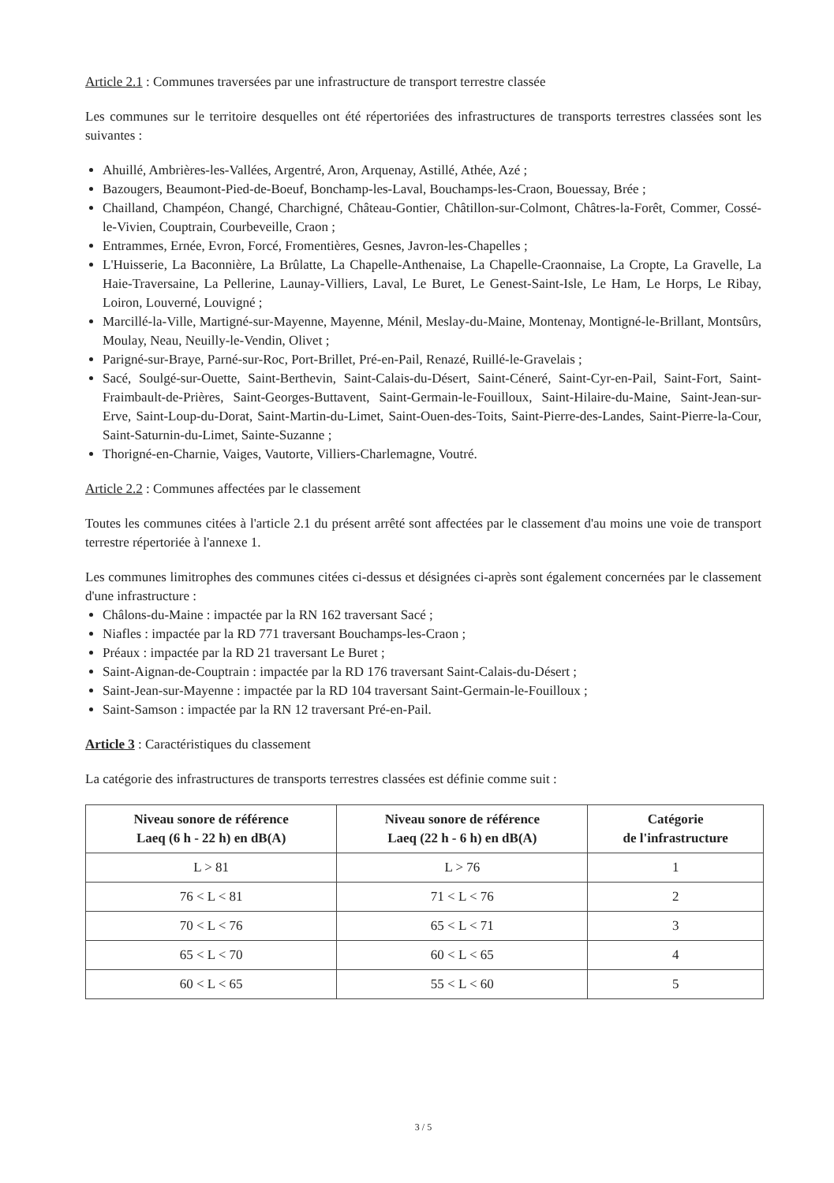Article 2.1 : Communes traversées par une infrastructure de transport terrestre classée
Les communes sur le territoire desquelles ont été répertoriées des infrastructures de transports terrestres classées sont les suivantes :
Ahuillé, Ambrières-les-Vallées, Argentré, Aron, Arquenay, Astillé, Athée, Azé ;
Bazougers, Beaumont-Pied-de-Boeuf, Bonchamp-les-Laval, Bouchamps-les-Craon, Bouessay, Brée ;
Chailland, Champéon, Changé, Charchigné, Château-Gontier, Châtillon-sur-Colmont, Châtres-la-Forêt, Commer, Cossé-le-Vivien, Couptrain, Courbeveille, Craon ;
Entrammes, Ernée, Evron, Forcé, Fromentières, Gesnes, Javron-les-Chapelles ;
L'Huisserie, La Baconnière, La Brûlatte, La Chapelle-Anthenaise, La Chapelle-Craonnaise, La Cropte, La Gravelle, La Haie-Traversaine, La Pellerine, Launay-Villiers, Laval, Le Buret, Le Genest-Saint-Isle, Le Ham, Le Horps, Le Ribay, Loiron, Louverné, Louvigné ;
Marcillé-la-Ville, Martigné-sur-Mayenne, Mayenne, Ménil, Meslay-du-Maine, Montenay, Montigné-le-Brillant, Montsûrs, Moulay, Neau, Neuilly-le-Vendin, Olivet ;
Parigné-sur-Braye, Parné-sur-Roc, Port-Brillet, Pré-en-Pail, Renazé, Ruillé-le-Gravelais ;
Sacé, Soulgé-sur-Ouette, Saint-Berthevin, Saint-Calais-du-Désert, Saint-Céneré, Saint-Cyr-en-Pail, Saint-Fort, Saint-Fraimbault-de-Prières, Saint-Georges-Buttavent, Saint-Germain-le-Fouilloux, Saint-Hilaire-du-Maine, Saint-Jean-sur-Erve, Saint-Loup-du-Dorat, Saint-Martin-du-Limet, Saint-Ouen-des-Toits, Saint-Pierre-des-Landes, Saint-Pierre-la-Cour, Saint-Saturnin-du-Limet, Sainte-Suzanne ;
Thorigné-en-Charnie, Vaiges, Vautorte, Villiers-Charlemagne, Voutré.
Article 2.2 : Communes affectées par le classement
Toutes les communes citées à l'article 2.1 du présent arrêté sont affectées par le classement d'au moins une voie de transport terrestre répertoriée à l'annexe 1.
Les communes limitrophes des communes citées ci-dessus et désignées ci-après sont également concernées par le classement d'une infrastructure :
Châlons-du-Maine : impactée par la RN 162 traversant Sacé ;
Niafles : impactée par la RD 771 traversant Bouchamps-les-Craon ;
Préaux : impactée par la RD 21 traversant Le Buret ;
Saint-Aignan-de-Couptrain : impactée par la RD 176 traversant Saint-Calais-du-Désert ;
Saint-Jean-sur-Mayenne : impactée par la RD 104 traversant Saint-Germain-le-Fouilloux ;
Saint-Samson : impactée par la RN 12 traversant Pré-en-Pail.
Article 3 : Caractéristiques du classement
La catégorie des infrastructures de transports terrestres classées est définie comme suit :
| Niveau sonore de référence Laeq (6 h - 22 h) en dB(A) | Niveau sonore de référence Laeq (22 h - 6 h) en dB(A) | Catégorie de l'infrastructure |
| --- | --- | --- |
| L > 81 | L > 76 | 1 |
| 76 < L < 81 | 71 < L < 76 | 2 |
| 70 < L < 76 | 65 < L < 71 | 3 |
| 65 < L < 70 | 60 < L < 65 | 4 |
| 60 < L < 65 | 55 < L < 60 | 5 |
3 / 5